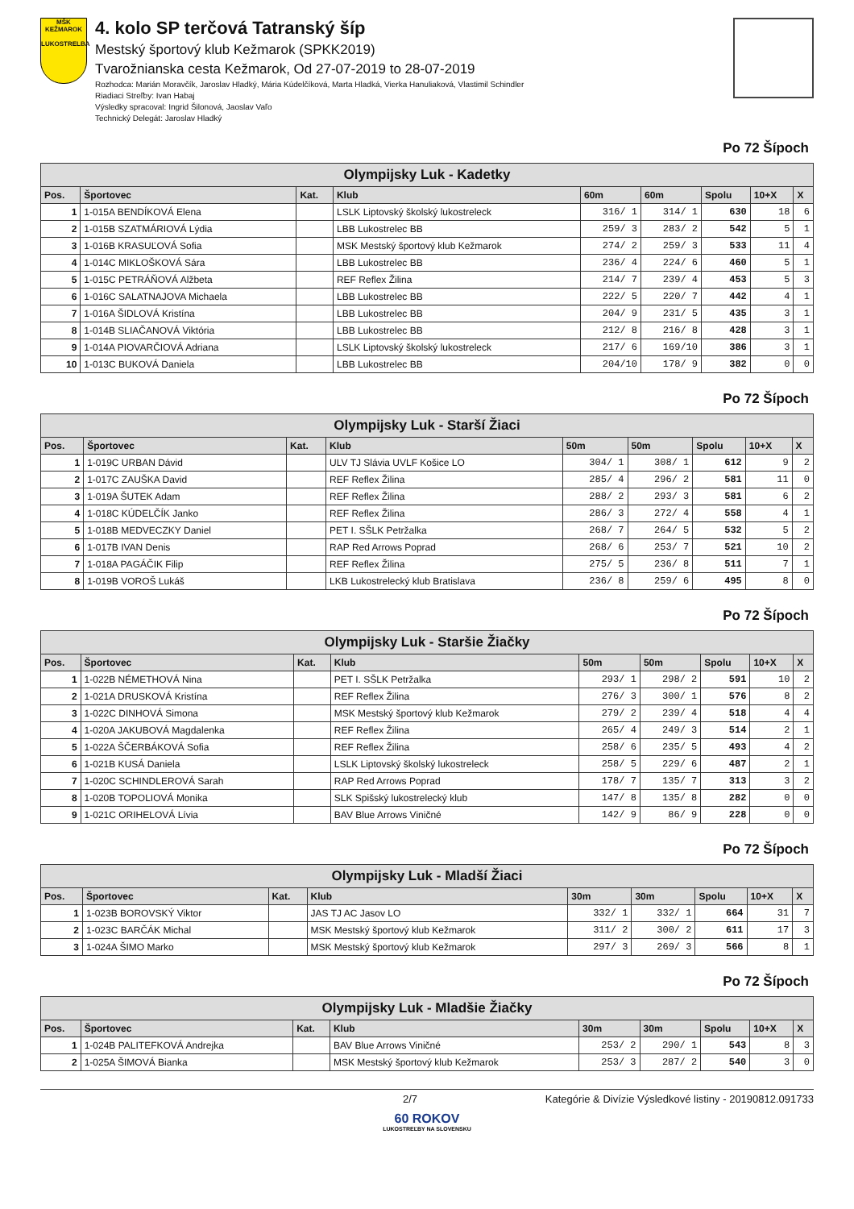MŠK KEŽMAROK
LUKOSTRELBA
4. kolo SP terčová Tatranský šíp
Mestský športový klub Kežmarok (SPKK2019)
Tvarožnianska cesta Kežmarok, Od 27-07-2019 to 28-07-2019
Rozhodca: Marián Moravčík, Jaroslav Hladký, Mária Kúdelčíková, Marta Hladká, Vierka Hanuliaková, Vlastimil Schindler
Riadiaci Streľby: Ivan Habaj
Výsledky spracoval: Ingrid Šilonová, Jaoslav Vaľo
Technický Delegát: Jaroslav Hladký
Po 72 Šípoch
| Olympijsky Luk - Kadetky | | | | | | | | |
| Pos. | Športovec | Kat. | Klub | 60m | 60m | Spolu | 10+X | X |
| 1 | 1-015A BENDÍKOVÁ Elena | | LSLK Liptovský školský lukostreleck | 316/ 1 | 314/ 1 | 630 | 18 | 6 |
| 2 | 1-015B SZATMÁRIOVÁ Lýdia | | LBB Lukostrelec BB | 259/ 3 | 283/ 2 | 542 | 5 | 1 |
| 3 | 1-016B KRASUĽOVÁ Sofia | | MSK Mestský športový klub Kežmarok | 274/ 2 | 259/ 3 | 533 | 11 | 4 |
| 4 | 1-014C MIKLOŠKOVÁ Sára | | LBB Lukostrelec BB | 236/ 4 | 224/ 6 | 460 | 5 | 1 |
| 5 | 1-015C PETRÁŇOVÁ Alžbeta | | REF Reflex Žilina | 214/ 7 | 239/ 4 | 453 | 5 | 3 |
| 6 | 1-016C SALATNAJOVA Michaela | | LBB Lukostrelec BB | 222/ 5 | 220/ 7 | 442 | 4 | 1 |
| 7 | 1-016A ŠIDLOVÁ Kristína | | LBB Lukostrelec BB | 204/ 9 | 231/ 5 | 435 | 3 | 1 |
| 8 | 1-014B SLIAČANOVÁ Viktória | | LBB Lukostrelec BB | 212/ 8 | 216/ 8 | 428 | 3 | 1 |
| 9 | 1-014A PIOVARČIOVÁ Adriana | | LSLK Liptovský školský lukostreleck | 217/ 6 | 169/10 | 386 | 3 | 1 |
| 10 | 1-013C BUKOVÁ Daniela | | LBB Lukostrelec BB | 204/10 | 178/ 9 | 382 | 0 | 0 |
Po 72 Šípoch
| Olympijsky Luk - Starší Žiaci | | | | | | | | |
| Pos. | Športovec | Kat. | Klub | 50m | 50m | Spolu | 10+X | X |
| 1 | 1-019C URBAN Dávid | | ULV TJ Slávia UVLF Košice LO | 304/ 1 | 308/ 1 | 612 | 9 | 2 |
| 2 | 1-017C ZAUŠKA David | | REF Reflex Žilina | 285/ 4 | 296/ 2 | 581 | 11 | 0 |
| 3 | 1-019A ŠUTEK Adam | | REF Reflex Žilina | 288/ 2 | 293/ 3 | 581 | 6 | 2 |
| 4 | 1-018C KÚDELČÍK Janko | | REF Reflex Žilina | 286/ 3 | 272/ 4 | 558 | 4 | 1 |
| 5 | 1-018B MEDVECZKY Daniel | | PET I. SŠLK Petržalka | 268/ 7 | 264/ 5 | 532 | 5 | 2 |
| 6 | 1-017B IVAN Denis | | RAP Red Arrows Poprad | 268/ 6 | 253/ 7 | 521 | 10 | 2 |
| 7 | 1-018A PAGÁČIK Filip | | REF Reflex Žilina | 275/ 5 | 236/ 8 | 511 | 7 | 1 |
| 8 | 1-019B VOROŠ Lukáš | | LKB Lukostrelecký klub Bratislava | 236/ 8 | 259/ 6 | 495 | 8 | 0 |
Po 72 Šípoch
| Olympijsky Luk - Staršie Žiačky | | | | | | | | |
| Pos. | Športovec | Kat. | Klub | 50m | 50m | Spolu | 10+X | X |
| 1 | 1-022B NÉMETHOVÁ Nina | | PET I. SŠLK Petržalka | 293/ 1 | 298/ 2 | 591 | 10 | 2 |
| 2 | 1-021A DRUSKOVÁ Kristína | | REF Reflex Žilina | 276/ 3 | 300/ 1 | 576 | 8 | 2 |
| 3 | 1-022C DINHOVÁ Simona | | MSK Mestský športový klub Kežmarok | 279/ 2 | 239/ 4 | 518 | 4 | 4 |
| 4 | 1-020A JAKUBOVÁ Magdalenka | | REF Reflex Žilina | 265/ 4 | 249/ 3 | 514 | 2 | 1 |
| 5 | 1-022A ŠČERBÁKOVÁ Sofia | | REF Reflex Žilina | 258/ 6 | 235/ 5 | 493 | 4 | 2 |
| 6 | 1-021B KUSÁ Daniela | | LSLK Liptovský školský lukostreleck | 258/ 5 | 229/ 6 | 487 | 2 | 1 |
| 7 | 1-020C SCHINDLEROVÁ Sarah | | RAP Red Arrows Poprad | 178/ 7 | 135/ 7 | 313 | 3 | 2 |
| 8 | 1-020B TOPOLIOVÁ Monika | | SLK Spišský lukostrelecký klub | 147/ 8 | 135/ 8 | 282 | 0 | 0 |
| 9 | 1-021C ORIHELOVÁ Lívia | | BAV Blue Arrows Viničné | 142/ 9 | 86/ 9 | 228 | 0 | 0 |
Po 72 Šípoch
| Olympijsky Luk - Mladší Žiaci | | | | | | | | |
| Pos. | Športovec | Kat. | Klub | 30m | 30m | Spolu | 10+X | X |
| 1 | 1-023B BOROVSKÝ Viktor | | JAS TJ AC Jasov LO | 332/ 1 | 332/ 1 | 664 | 31 | 7 |
| 2 | 1-023C BARČÁK Michal | | MSK Mestský športový klub Kežmarok | 311/ 2 | 300/ 2 | 611 | 17 | 3 |
| 3 | 1-024A ŠIMO Marko | | MSK Mestský športový klub Kežmarok | 297/ 3 | 269/ 3 | 566 | 8 | 1 |
Po 72 Šípoch
| Olympijsky Luk - Mladšie Žiačky | | | | | | | | |
| Pos. | Športovec | Kat. | Klub | 30m | 30m | Spolu | 10+X | X |
| 1 | 1-024B PALITEFKOVÁ Andrejka | | BAV Blue Arrows Viničné | 253/ 2 | 290/ 1 | 543 | 8 | 3 |
| 2 | 1-025A ŠIMOVÁ Bianka | | MSK Mestský športový klub Kežmarok | 253/ 3 | 287/ 2 | 540 | 3 | 0 |
2/7 Kategórie & Divízie Výsledkové listiny - 20190812.091733
60 ROKOV
LUKOSTREĽBY NA SLOVENSKU